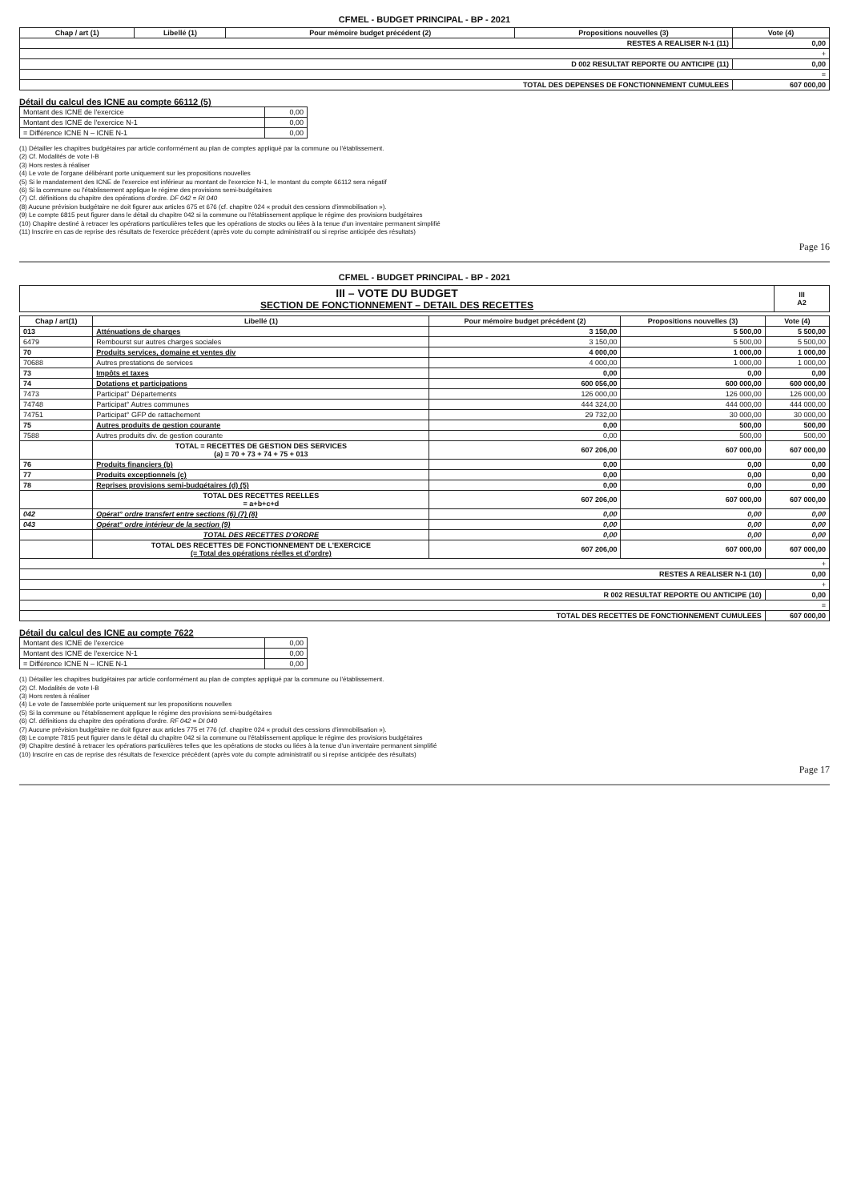CFMEL - BUDGET PRINCIPAL - BP - 2021
| Chap / art (1) | Libellé (1) | Pour mémoire budget précédent (2) | Propositions nouvelles (3) | Vote (4) |
| --- | --- | --- | --- | --- |
| RESTES A REALISER N-1 (11) | | | | 0,00 |
| + | | | | |
| D 002 RESULTAT REPORTE OU ANTICIPE (11) | | | | 0,00 |
| = | | | | |
| TOTAL DES DEPENSES DE FONCTIONNEMENT CUMULEES | | | | 607 000,00 |
Détail du calcul des ICNE au compte 66112 (5)
| Montant des ICNE de l'exercice | 0,00 |
| Montant des ICNE de l'exercice N-1 | 0,00 |
| = Différence ICNE N – ICNE N-1 | 0,00 |
(1) Détailler les chapitres budgétaires par article conformément au plan de comptes appliqué par la commune ou l'établissement.
(2) Cf. Modalités de vote I-B
(3) Hors restes à réaliser
(4) Le vote de l'organe délibérant porte uniquement sur les propositions nouvelles
(5) Si le mandatement des ICNE de l'exercice est inférieur au montant de l'exercice N-1, le montant du compte 66112 sera négatif
(6) Si la commune ou l'établissement applique le régime des provisions semi-budgétaires
(7) Cf. définitions du chapitre des opérations d'ordre. DF 042 = RI 040
(8) Aucune prévision budgétaire ne doit figurer aux articles 675 et 676 (cf. chapitre 024 « produit des cessions d'immobilisation »).
(9) Le compte 6815 peut figurer dans le détail du chapitre 042 si la commune ou l'établissement applique le régime des provisions budgétaires
(10) Chapitre destiné à retracer les opérations particulières telles que les opérations de stocks ou liées à la tenue d'un inventaire permanent simplifié
(11) Inscrire en cas de reprise des résultats de l'exercice précédent (après vote du compte administratif ou si reprise anticipée des résultats)
Page 16
CFMEL - BUDGET PRINCIPAL - BP - 2021
| III – VOTE DU BUDGET SECTION DE FONCTIONNEMENT – DETAIL DES RECETTES | III A2 |
| Chap / art(1) | Libellé (1) | Pour mémoire budget précédent (2) | Propositions nouvelles (3) | Vote (4) |
| --- | --- | --- | --- | --- |
| 013 | Atténuations de charges | 3 150,00 | 5 500,00 | 5 500,00 |
| 6479 | Rembourst sur autres charges sociales | 3 150,00 | 5 500,00 | 5 500,00 |
| 70 | Produits services, domaine et ventes div | 4 000,00 | 1 000,00 | 1 000,00 |
| 70688 | Autres prestations de services | 4 000,00 | 1 000,00 | 1 000,00 |
| 73 | Impôts et taxes | 0,00 | 0,00 | 0,00 |
| 74 | Dotations et participations | 600 056,00 | 600 000,00 | 600 000,00 |
| 7473 | Participat° Départements | 126 000,00 | 126 000,00 | 126 000,00 |
| 74748 | Participat° Autres communes | 444 324,00 | 444 000,00 | 444 000,00 |
| 74751 | Participat° GFP de rattachement | 29 732,00 | 30 000,00 | 30 000,00 |
| 75 | Autres produits de gestion courante | 0,00 | 500,00 | 500,00 |
| 7588 | Autres produits div. de gestion courante | 0,00 | 500,00 | 500,00 |
| | TOTAL = RECETTES DE GESTION DES SERVICES (a) = 70 + 73 + 74 + 75 + 013 | 607 206,00 | 607 000,00 | 607 000,00 |
| 76 | Produits financiers (b) | 0,00 | 0,00 | 0,00 |
| 77 | Produits exceptionnels (c) | 0,00 | 0,00 | 0,00 |
| 78 | Reprises provisions semi-budgétaires (d) (5) | 0,00 | 0,00 | 0,00 |
| | TOTAL DES RECETTES REELLES = a+b+c+d | 607 206,00 | 607 000,00 | 607 000,00 |
| 042 | Opérat° ordre transfert entre sections (6) (7) (8) | 0,00 | 0,00 | 0,00 |
| 043 | Opérat° ordre intérieur de la section (9) | 0,00 | 0,00 | 0,00 |
| | TOTAL DES RECETTES D'ORDRE | 0,00 | 0,00 | 0,00 |
| | TOTAL DES RECETTES DE FONCTIONNEMENT DE L'EXERCICE (= Total des opérations réelles et d'ordre) | 607 206,00 | 607 000,00 | 607 000,00 |
| + | | | | |
| RESTES A REALISER N-1 (10) | | | | 0,00 |
| + | | | | |
| R 002 RESULTAT REPORTE OU ANTICIPE (10) | | | | 0,00 |
| = | | | | |
| TOTAL DES RECETTES DE FONCTIONNEMENT CUMULEES | | | | 607 000,00 |
Détail du calcul des ICNE au compte 7622
| Montant des ICNE de l'exercice | 0,00 |
| Montant des ICNE de l'exercice N-1 | 0,00 |
| = Différence ICNE N – ICNE N-1 | 0,00 |
(1) Détailler les chapitres budgétaires par article conformément au plan de comptes appliqué par la commune ou l'établissement.
(2) Cf. Modalités de vote I-B
(3) Hors restes à réaliser
(4) Le vote de l'assemblée porte uniquement sur les propositions nouvelles
(5) Si la commune ou l'établissement applique le régime des provisions semi-budgétaires
(6) Cf. définitions du chapitre des opérations d'ordre. RF 042 = DI 040
(7) Aucune prévision budgétaire ne doit figurer aux articles 775 et 776 (cf. chapitre 024 « produit des cessions d'immobilisation »).
(8) Le compte 7815 peut figurer dans le détail du chapitre 042 si la commune ou l'établissement applique le régime des provisions budgétaires
(9) Chapitre destiné à retracer les opérations particulières telles que les opérations de stocks ou liées à la tenue d'un inventaire permanent simplifié
(10) Inscrire en cas de reprise des résultats de l'exercice précédent (après vote du compte administratif ou si reprise anticipée des résultats)
Page 17